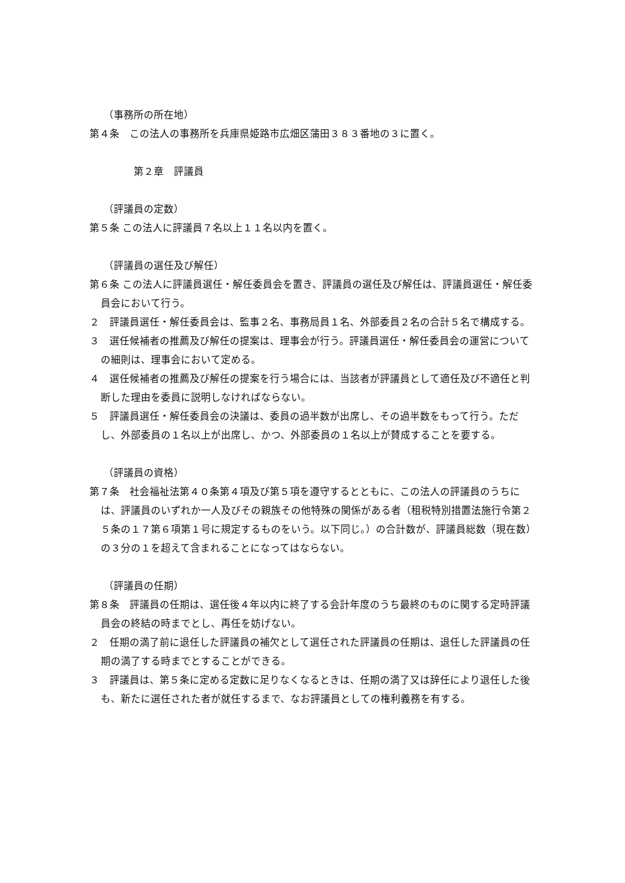（事務所の所在地）
第４条　この法人の事務所を兵庫県姫路市広畑区蒲田３８３番地の３に置く。
第２章　評議員
（評議員の定数）
第５条 この法人に評議員７名以上１１名以内を置く。
（評議員の選任及び解任）
第６条 この法人に評議員選任・解任委員会を置き、評議員の選任及び解任は、評議員選任・解任委員会において行う。
２　評議員選任・解任委員会は、監事２名、事務局員１名、外部委員２名の合計５名で構成する。
３　選任候補者の推薦及び解任の提案は、理事会が行う。評議員選任・解任委員会の運営についての細則は、理事会において定める。
４　選任候補者の推薦及び解任の提案を行う場合には、当該者が評議員として適任及び不適任と判断した理由を委員に説明しなければならない。
５　評議員選任・解任委員会の決議は、委員の過半数が出席し、その過半数をもって行う。ただし、外部委員の１名以上が出席し、かつ、外部委員の１名以上が賛成することを要する。
（評議員の資格）
第７条　社会福祉法第４０条第４項及び第５項を遵守するとともに、この法人の評議員のうちには、評議員のいずれか一人及びその親族その他特殊の関係がある者（租税特別措置法施行令第２５条の１７第６項第１号に規定するものをいう。以下同じ。）の合計数が、評議員総数（現在数）の３分の１を超えて含まれることになってはならない。
（評議員の任期）
第８条　評議員の任期は、選任後４年以内に終了する会計年度のうち最終のものに関する定時評議員会の終結の時までとし、再任を妨げない。
２　任期の満了前に退任した評議員の補欠として選任された評議員の任期は、退任した評議員の任期の満了する時までとすることができる。
３　評議員は、第５条に定める定数に足りなくなるときは、任期の満了又は辞任により退任した後も、新たに選任された者が就任するまで、なお評議員としての権利義務を有する。